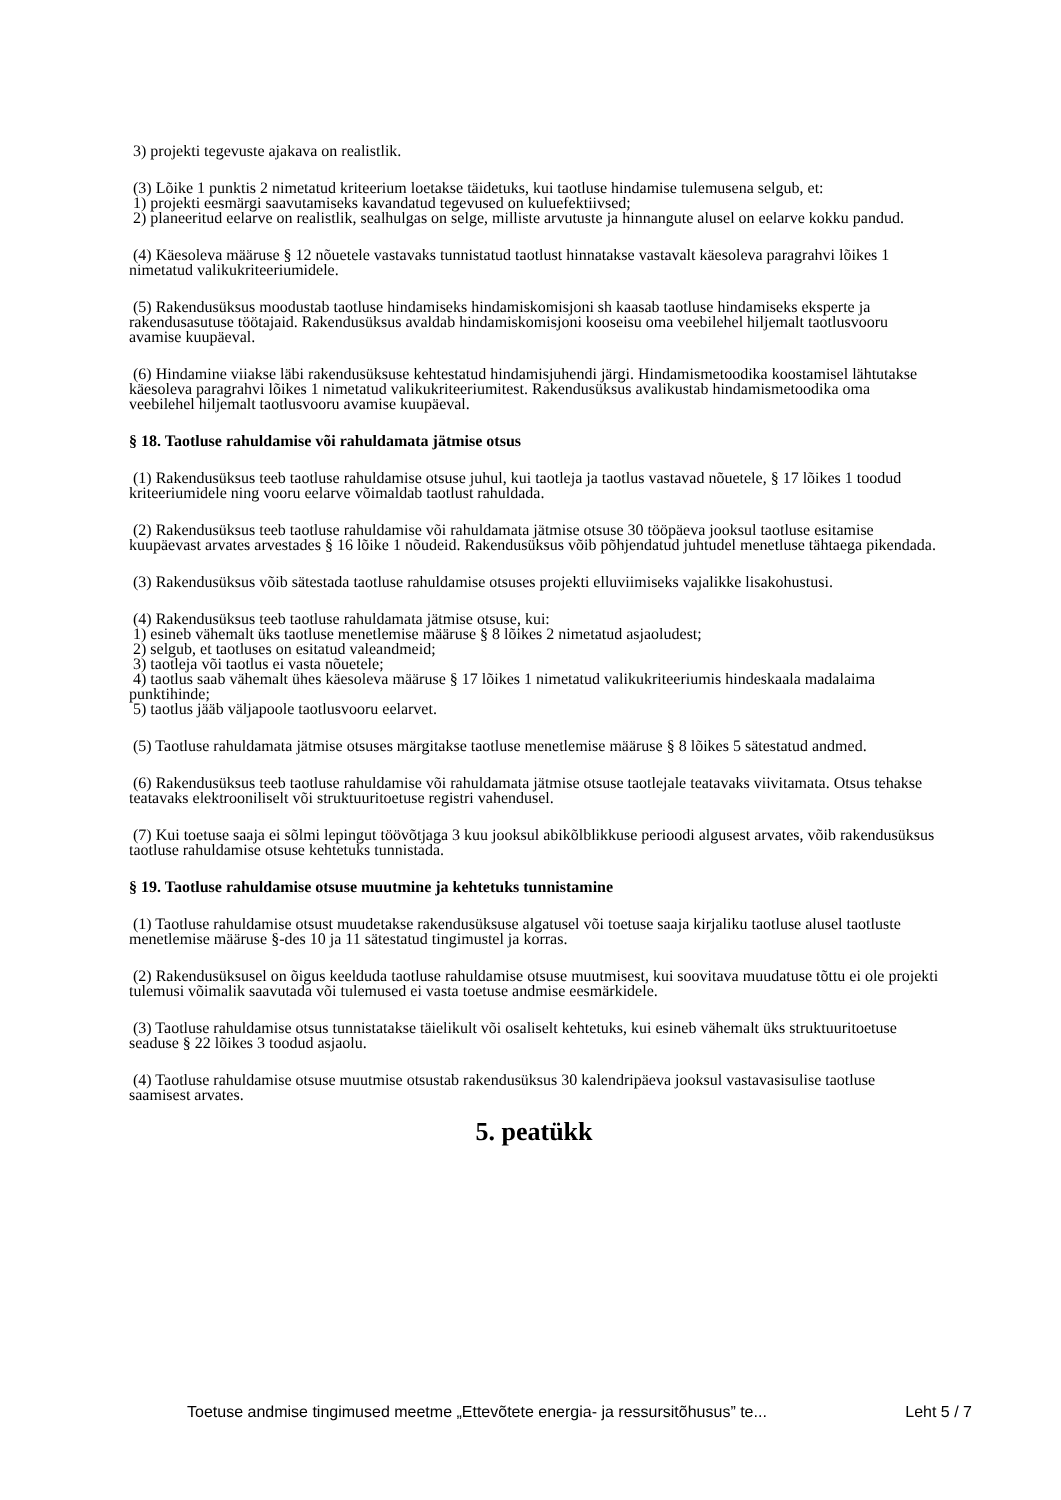3) projekti tegevuste ajakava on realistlik.
(3) Lõike 1 punktis 2 nimetatud kriteerium loetakse täidetuks, kui taotluse hindamise tulemusena selgub, et:
1) projekti eesmärgi saavutamiseks kavandatud tegevused on kuluefektiivsed;
2) planeeritud eelarve on realistlik, sealhulgas on selge, milliste arvutuste ja hinnangute alusel on eelarve kokku pandud.
(4) Käesoleva määruse § 12 nõuetele vastavaks tunnistatud taotlust hinnatakse vastavalt käesoleva paragrahvi lõikes 1 nimetatud valikukriteeriumidele.
(5) Rakendusüksus moodustab taotluse hindamiseks hindamiskomisjoni sh kaasab taotluse hindamiseks eksperte ja rakendusasutuse töötajaid. Rakendusüksus avaldab hindamiskomisjoni kooseisu oma veebilehel hiljemalt taotlusvooru avamise kuupäeval.
(6) Hindamine viiakse läbi rakendusüksuse kehtestatud hindamisjuhendi järgi. Hindamismetoodika koostamisel lähtutakse käesoleva paragrahvi lõikes 1 nimetatud valikukriteeriumitest. Rakendusüksus avalikustab hindamismetoodika oma veebilehel hiljemalt taotlusvooru avamise kuupäeval.
§ 18. Taotluse rahuldamise või rahuldamata jätmise otsus
(1) Rakendusüksus teeb taotluse rahuldamise otsuse juhul, kui taotleja ja taotlus vastavad nõuetele, § 17 lõikes 1 toodud kriteeriumidele ning vooru eelarve võimaldab taotlust rahuldada.
(2) Rakendusüksus teeb taotluse rahuldamise või rahuldamata jätmise otsuse 30 tööpäeva jooksul taotluse esitamise kuupäevast arvates arvestades § 16 lõike 1 nõudeid. Rakendusüksus võib põhjendatud juhtudel menetluse tähtaega pikendada.
(3) Rakendusüksus võib sätestada taotluse rahuldamise otsuses projekti elluviimiseks vajalikke lisakohustusi.
(4) Rakendusüksus teeb taotluse rahuldamata jätmise otsuse, kui:
1) esineb vähemalt üks taotluse menetlemise määruse § 8 lõikes 2 nimetatud asjaoludest;
2) selgub, et taotluses on esitatud valeandmeid;
3) taotleja või taotlus ei vasta nõuetele;
4) taotlus saab vähemalt ühes käesoleva määruse § 17 lõikes 1 nimetatud valikukriteeriumis hindeskaala madalaima punktihinde;
5) taotlus jääb väljapoole taotlusvooru eelarvet.
(5) Taotluse rahuldamata jätmise otsuses märgitakse taotluse menetlemise määruse § 8 lõikes 5 sätestatud andmed.
(6) Rakendusüksus teeb taotluse rahuldamise või rahuldamata jätmise otsuse taotlejale teatavaks viivitamata. Otsus tehakse teatavaks elektrooniliselt või struktuuritoetuse registri vahendusel.
(7) Kui toetuse saaja ei sõlmi lepingut töövõtjaga 3 kuu jooksul abikõlblikkuse perioodi algusest arvates, võib rakendusüksus taotluse rahuldamise otsuse kehtetuks tunnistada.
§ 19. Taotluse rahuldamise otsuse muutmine ja kehtetuks tunnistamine
(1) Taotluse rahuldamise otsust muudetakse rakendusüksuse algatusel või toetuse saaja kirjaliku taotluse alusel taotluste menetlemise määruse §-des 10 ja 11 sätestatud tingimustel ja korras.
(2) Rakendusüksusel on õigus keelduda taotluse rahuldamise otsuse muutmisest, kui soovitava muudatuse tõttu ei ole projekti tulemusi võimalik saavutada või tulemused ei vasta toetuse andmise eesmärkidele.
(3) Taotluse rahuldamise otsus tunnistatakse täielikult või osaliselt kehtetuks, kui esineb vähemalt üks struktuuritoetuse seaduse § 22 lõikes 3 toodud asjaolu.
(4) Taotluse rahuldamise otsuse muutmise otsustab rakendusüksus 30 kalendripäeva jooksul vastavasisulise taotluse saamisest arvates.
5. peatükk
Toetuse andmise tingimused meetme „Ettevõtete energia- ja ressursitõhusus” te... Leht 5 / 7